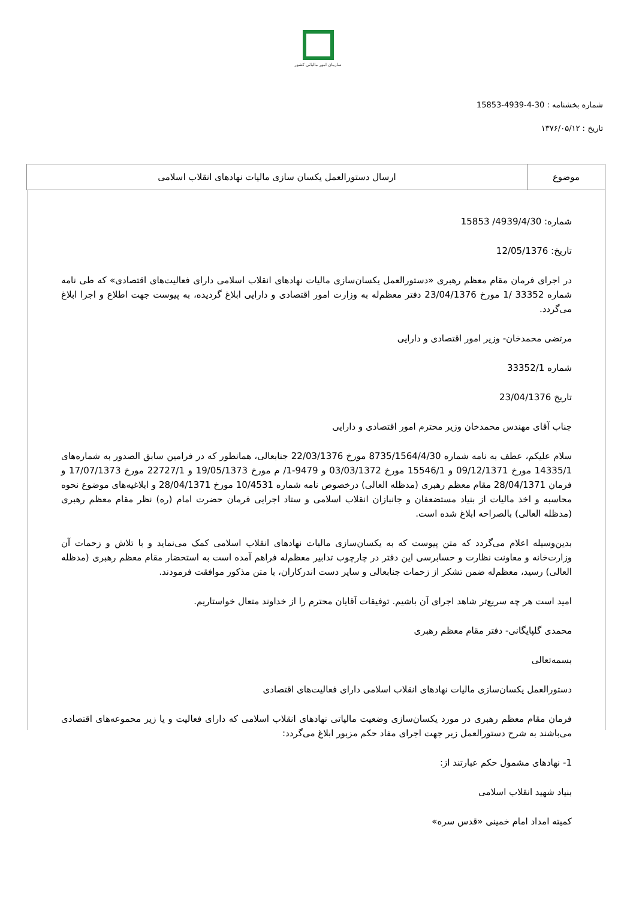سازمان امور مالیاتی کشور
شماره بخشنامه : 30-4-4939-15853
تاریخ : ۱۳۷۶/۰۵/۱۲
| موضوع | ارسال دستورالعمل یکسان سازی مالیات نهادهای انقلاب اسلامی |
شماره: 4939/4/30/ 15853
تاریخ: 12/05/1376
در اجرای فرمان مقام معظم رهبری «دستورالعمل یکسان‌سازی مالیات نهادهای انقلاب اسلامی دارای فعالیت‌های اقتصادی» که طی نامه شماره 33352 /1 مورخ 23/04/1376 دفتر معظم‌له به وزارت امور اقتصادی و دارایی ابلاغ گردیده، به پیوست جهت اطلاع و اجرا ابلاغ می‌گردد.
مرتضی محمدخان- وزیر امور اقتصادی و دارایی
شماره 33352/1
تاریخ 23/04/1376
جناب آقای مهندس محمدخان وزیر محترم امور اقتصادی و دارایی
سلام علیکم، عطف به نامه شماره 8735/1564/4/30 مورخ 22/03/1376 جنابعالی، همانطور که در فرامین سابق الصدور به شماره‌های 14335/1 مورخ 09/12/1371 و 15546/1 مورخ 03/03/1372 و 9479-1/ م مورخ 19/05/1373 و 22727/1 مورخ 17/07/1373 و فرمان 28/04/1371 مقام معظم رهبری (مدظله العالی) درخصوص نامه شماره 10/4531 مورخ 28/04/1371 و ابلاغیه‌های موضوع نحوه محاسبه و اخذ مالیات از بنیاد مستضعفان و جانبازان انقلاب اسلامی و ستاد اجرایی فرمان حضرت امام (ره) نظر مقام معظم رهبری (مدظله العالی) بالصراحه ابلاغ شده است.
بدین‌وسیله اعلام می‌گردد که متن پیوست که به یکسان‌سازی مالیات نهادهای انقلاب اسلامی کمک می‌نماید و با تلاش و زحمات آن وزارت‌خانه و معاونت نظارت و حسابرسی این دفتر در چارچوب تدابیر معظم‌له فراهم آمده است به استحضار مقام معظم رهبری (مدظله العالی) رسید، معظم‌له ضمن تشکر از زحمات جنابعالی و سایر دست اندرکاران، با متن مذکور موافقت فرمودند.
امید است هر چه سریع‌تر شاهد اجرای آن باشیم. توفیقات آقایان محترم را از خداوند متعال خواستاریم.
محمدی گلپایگانی- دفتر مقام معظم رهبری
بسمه‌تعالی
دستورالعمل یکسان‌سازی مالیات نهادهای انقلاب اسلامی دارای فعالیت‌های اقتصادی
فرمان مقام معظم رهبری در مورد یکسان‌سازی وضعیت مالیاتی نهادهای انقلاب اسلامی که دارای فعالیت و یا زیر محموعه‌های اقتصادی می‌باشند به شرح دستورالعمل زیر جهت اجرای مفاد حکم مزبور ابلاغ می‌گردد:
1- نهادهای مشمول حکم عبارتند از:
بنیاد شهید انقلاب اسلامی
کمیته امداد امام خمینی «قدس سره»